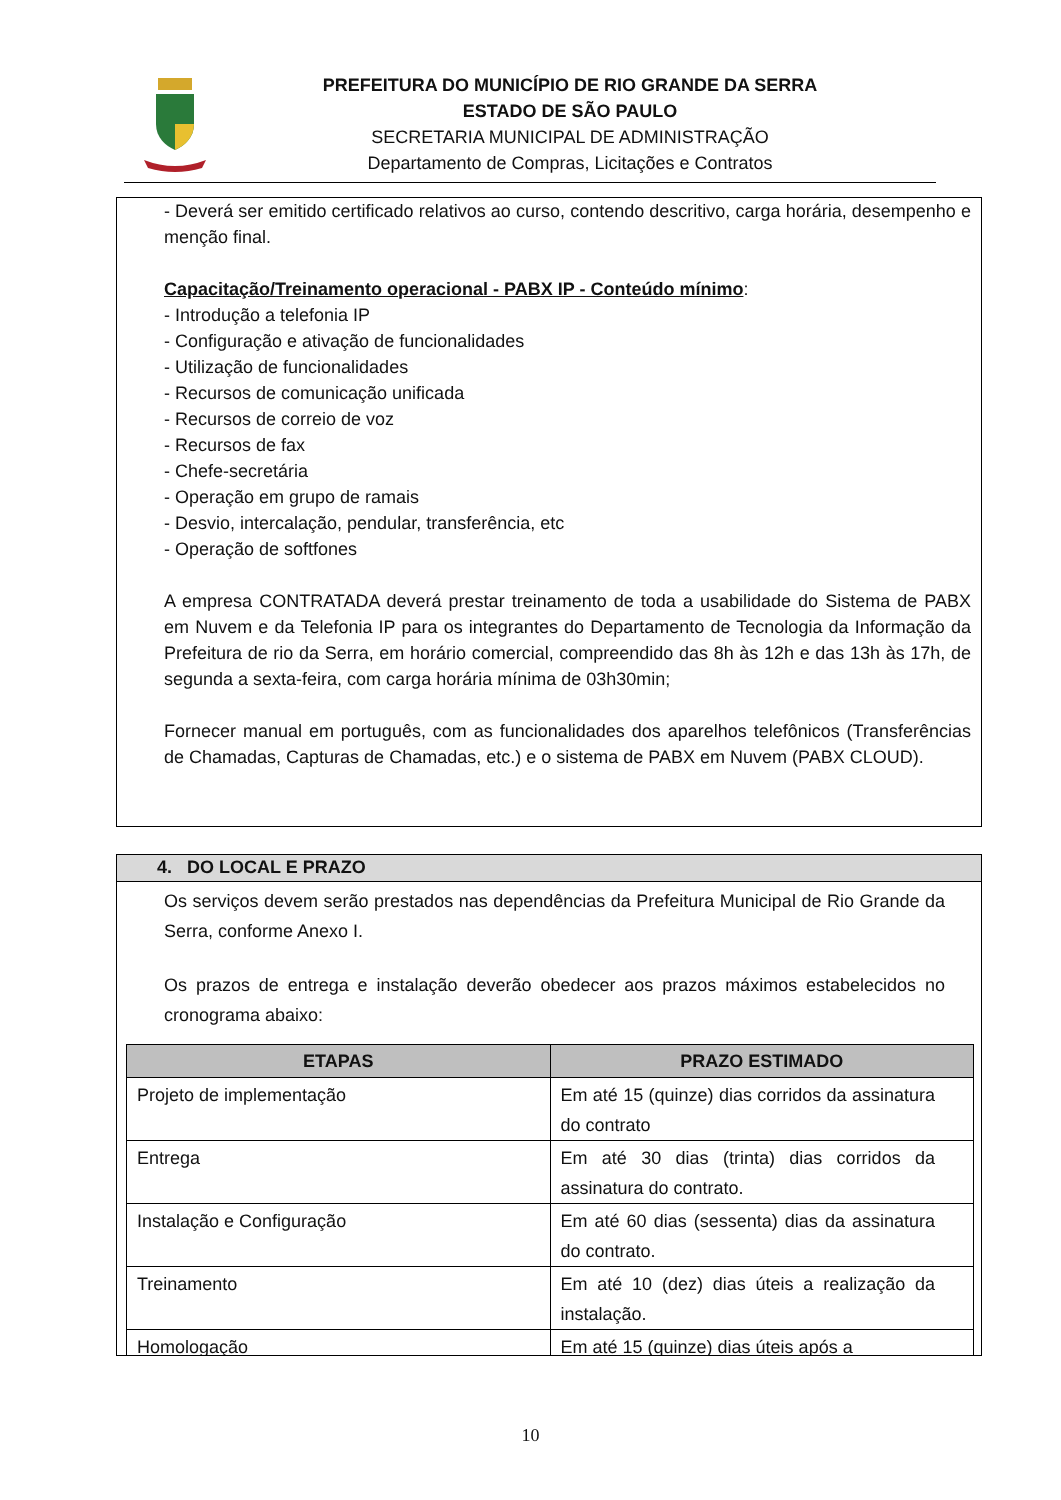PREFEITURA DO MUNICÍPIO DE RIO GRANDE DA SERRA
ESTADO DE SÃO PAULO
SECRETARIA MUNICIPAL DE ADMINISTRAÇÃO
Departamento de Compras, Licitações e Contratos
- Deverá ser emitido certificado relativos ao curso, contendo descritivo, carga horária, desempenho e menção final.
Capacitação/Treinamento operacional - PABX IP - Conteúdo mínimo:
- Introdução a telefonia IP
- Configuração e ativação de funcionalidades
- Utilização de funcionalidades
- Recursos de comunicação unificada
- Recursos de correio de voz
- Recursos de fax
- Chefe-secretária
- Operação em grupo de ramais
- Desvio, intercalação, pendular, transferência, etc
- Operação de softfones
A empresa CONTRATADA deverá prestar treinamento de toda a usabilidade do Sistema de PABX em Nuvem e da Telefonia IP para os integrantes do Departamento de Tecnologia da Informação da Prefeitura de rio da Serra, em horário comercial, compreendido das 8h às 12h e das 13h às 17h, de segunda a sexta-feira, com carga horária mínima de 03h30min;
Fornecer manual em português, com as funcionalidades dos aparelhos telefônicos (Transferências de Chamadas, Capturas de Chamadas, etc.) e o sistema de PABX em Nuvem (PABX CLOUD).
4. DO LOCAL E PRAZO
Os serviços devem serão prestados nas dependências da Prefeitura Municipal de Rio Grande da Serra, conforme Anexo I.
Os prazos de entrega e instalação deverão obedecer aos prazos máximos estabelecidos no cronograma abaixo:
| ETAPAS | PRAZO ESTIMADO |
| --- | --- |
| Projeto de implementação | Em até 15 (quinze) dias corridos da assinatura do contrato |
| Entrega | Em até 30 dias (trinta) dias corridos da assinatura do contrato. |
| Instalação e Configuração | Em até 60 dias (sessenta) dias da assinatura do contrato. |
| Treinamento | Em até 10 (dez) dias úteis a realização da instalação. |
| Homologação | Em até 15 (quinze) dias úteis após a |
10